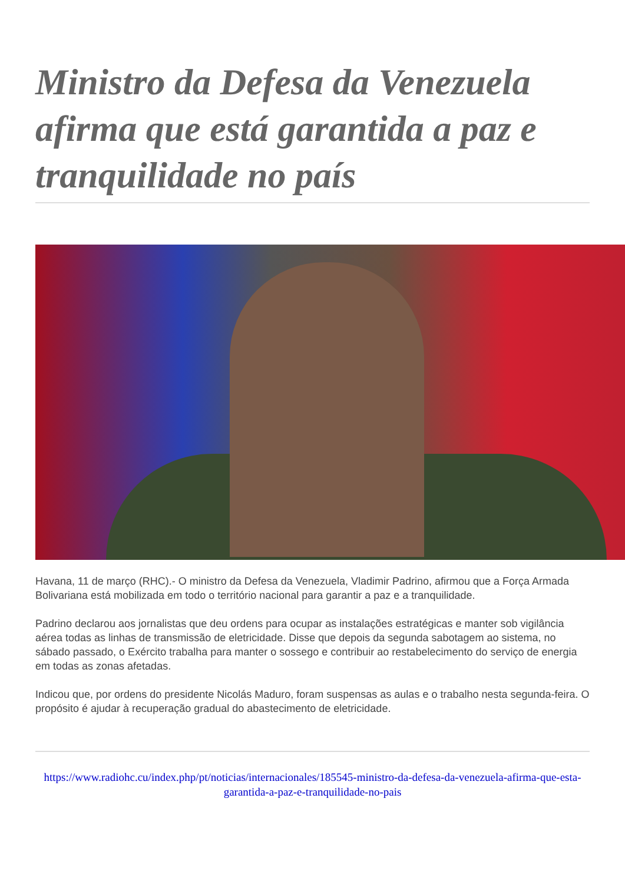Ministro da Defesa da Venezuela afirma que está garantida a paz e tranquilidade no país
Havana, 11 de março (RHC).- O ministro da Defesa da Venezuela, Vladimir Padrino, afirmou que a Força Armada Bolivariana está mobilizada em todo o território nacional para garantir a paz e a tranquilidade.
Padrino declarou aos jornalistas que deu ordens para ocupar as instalações estratégicas e manter sob vigilância aérea todas as linhas de transmissão de eletricidade. Disse que depois da segunda sabotagem ao sistema, no sábado passado, o Exército trabalha para manter o sossego e contribuir ao restabelecimento do serviço de energia em todas as zonas afetadas.
Indicou que, por ordens do presidente Nicolás Maduro, foram suspensas as aulas e o trabalho nesta segunda-feira. O propósito é ajudar à recuperação gradual do abastecimento de eletricidade.
https://www.radiohc.cu/index.php/pt/noticias/internacionales/185545-ministro-da-defesa-da-venezuela-afirma-que-esta-garantida-a-paz-e-tranquilidade-no-pais